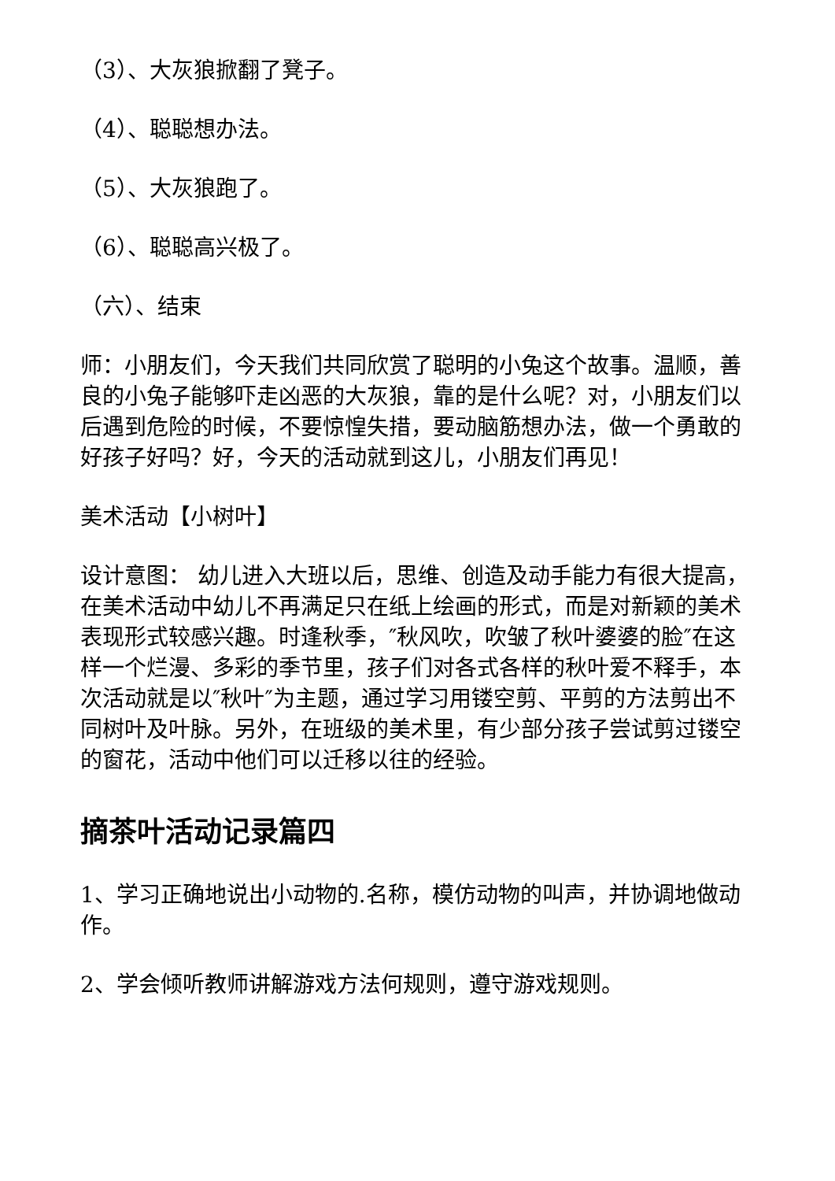（3）、大灰狼掀翻了凳子。
（4）、聪聪想办法。
（5）、大灰狼跑了。
（6）、聪聪高兴极了。
（六）、结束
师：小朋友们，今天我们共同欣赏了聪明的小兔这个故事。温顺，善良的小兔子能够吓走凶恶的大灰狼，靠的是什么呢？对，小朋友们以后遇到危险的时候，不要惊惶失措，要动脑筋想办法，做一个勇敢的好孩子好吗？好，今天的活动就到这儿，小朋友们再见！
美术活动【小树叶】
设计意图： 幼儿进入大班以后，思维、创造及动手能力有很大提高，在美术活动中幼儿不再满足只在纸上绘画的形式，而是对新颖的美术表现形式较感兴趣。时逢秋季，″秋风吹，吹皱了秋叶婆婆的脸″在这样一个烂漫、多彩的季节里，孩子们对各式各样的秋叶爱不释手，本次活动就是以″秋叶″为主题，通过学习用镂空剪、平剪的方法剪出不同树叶及叶脉。另外，在班级的美术里，有少部分孩子尝试剪过镂空的窗花，活动中他们可以迁移以往的经验。
摘茶叶活动记录篇四
1、学习正确地说出小动物的.名称，模仿动物的叫声，并协调地做动作。
2、学会倾听教师讲解游戏方法何规则，遵守游戏规则。